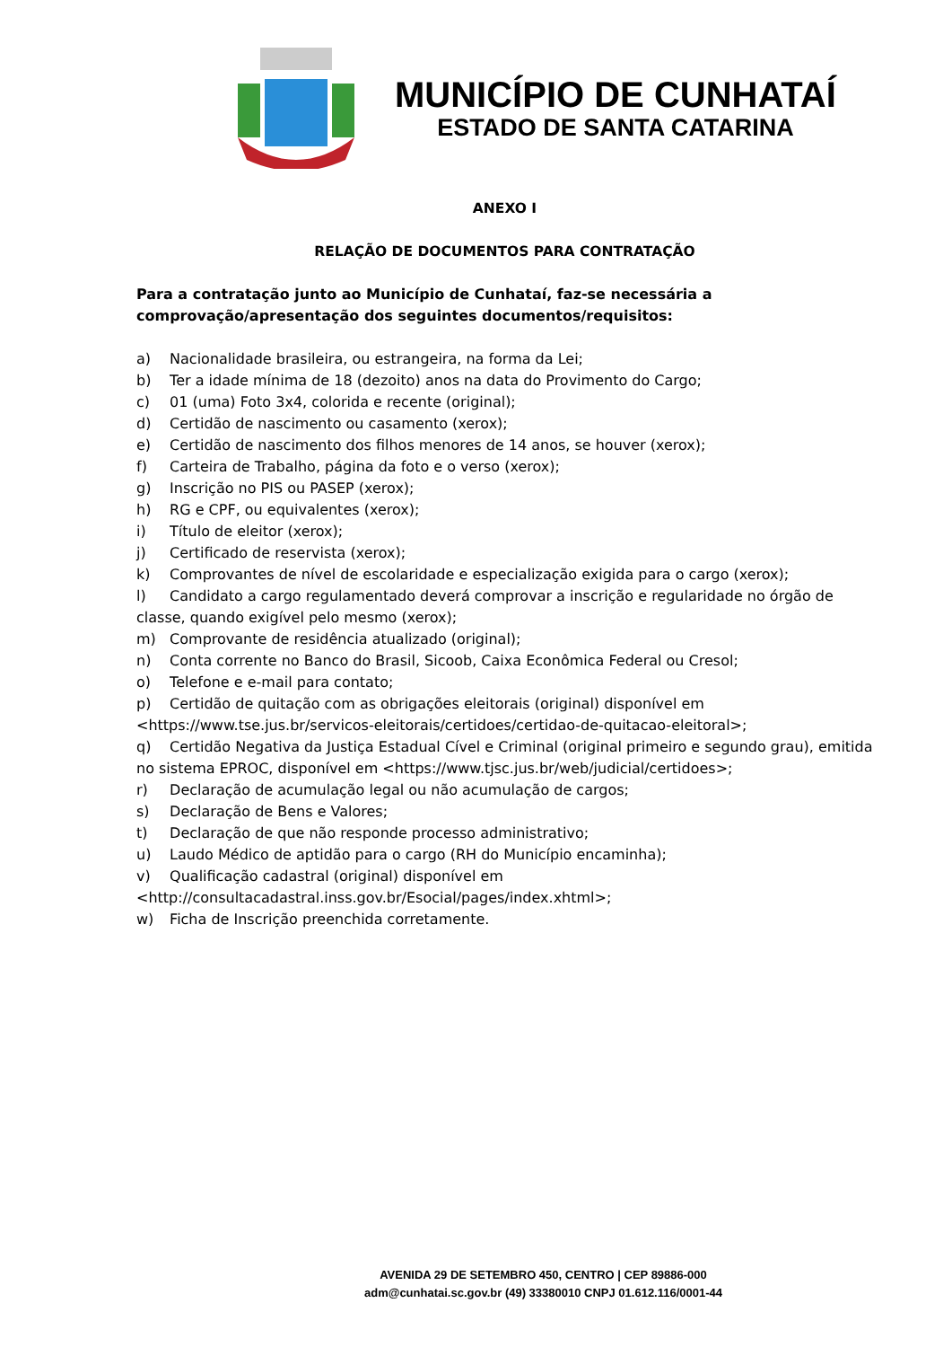MUNICÍPIO DE CUNHATAÍ
ESTADO DE SANTA CATARINA
ANEXO I
RELAÇÃO DE DOCUMENTOS PARA CONTRATAÇÃO
Para a contratação junto ao Município de Cunhataí, faz-se necessária a comprovação/apresentação dos seguintes documentos/requisitos:
a) Nacionalidade brasileira, ou estrangeira, na forma da Lei;
b) Ter a idade mínima de 18 (dezoito) anos na data do Provimento do Cargo;
c) 01 (uma) Foto 3x4, colorida e recente (original);
d) Certidão de nascimento ou casamento (xerox);
e) Certidão de nascimento dos filhos menores de 14 anos, se houver (xerox);
f) Carteira de Trabalho, página da foto e o verso (xerox);
g) Inscrição no PIS ou PASEP (xerox);
h) RG e CPF, ou equivalentes (xerox);
i) Título de eleitor (xerox);
j) Certificado de reservista (xerox);
k) Comprovantes de nível de escolaridade e especialização exigida para o cargo (xerox);
l) Candidato a cargo regulamentado deverá comprovar a inscrição e regularidade no órgão de classe, quando exigível pelo mesmo (xerox);
m) Comprovante de residência atualizado (original);
n) Conta corrente no Banco do Brasil, Sicoob, Caixa Econômica Federal ou Cresol;
o) Telefone e e-mail para contato;
p) Certidão de quitação com as obrigações eleitorais (original) disponível em <https://www.tse.jus.br/servicos-eleitorais/certidoes/certidao-de-quitacao-eleitoral>;
q) Certidão Negativa da Justiça Estadual Cível e Criminal (original primeiro e segundo grau), emitida no sistema EPROC, disponível em <https://www.tjsc.jus.br/web/judicial/certidoes>;
r) Declaração de acumulação legal ou não acumulação de cargos;
s) Declaração de Bens e Valores;
t) Declaração de que não responde processo administrativo;
u) Laudo Médico de aptidão para o cargo (RH do Município encaminha);
v) Qualificação cadastral (original) disponível em <http://consultacadastral.inss.gov.br/Esocial/pages/index.xhtml>;
w) Ficha de Inscrição preenchida corretamente.
AVENIDA 29 DE SETEMBRO 450, CENTRO | CEP 89886-000
adm@cunhatai.sc.gov.br (49) 33380010 CNPJ 01.612.116/0001-44